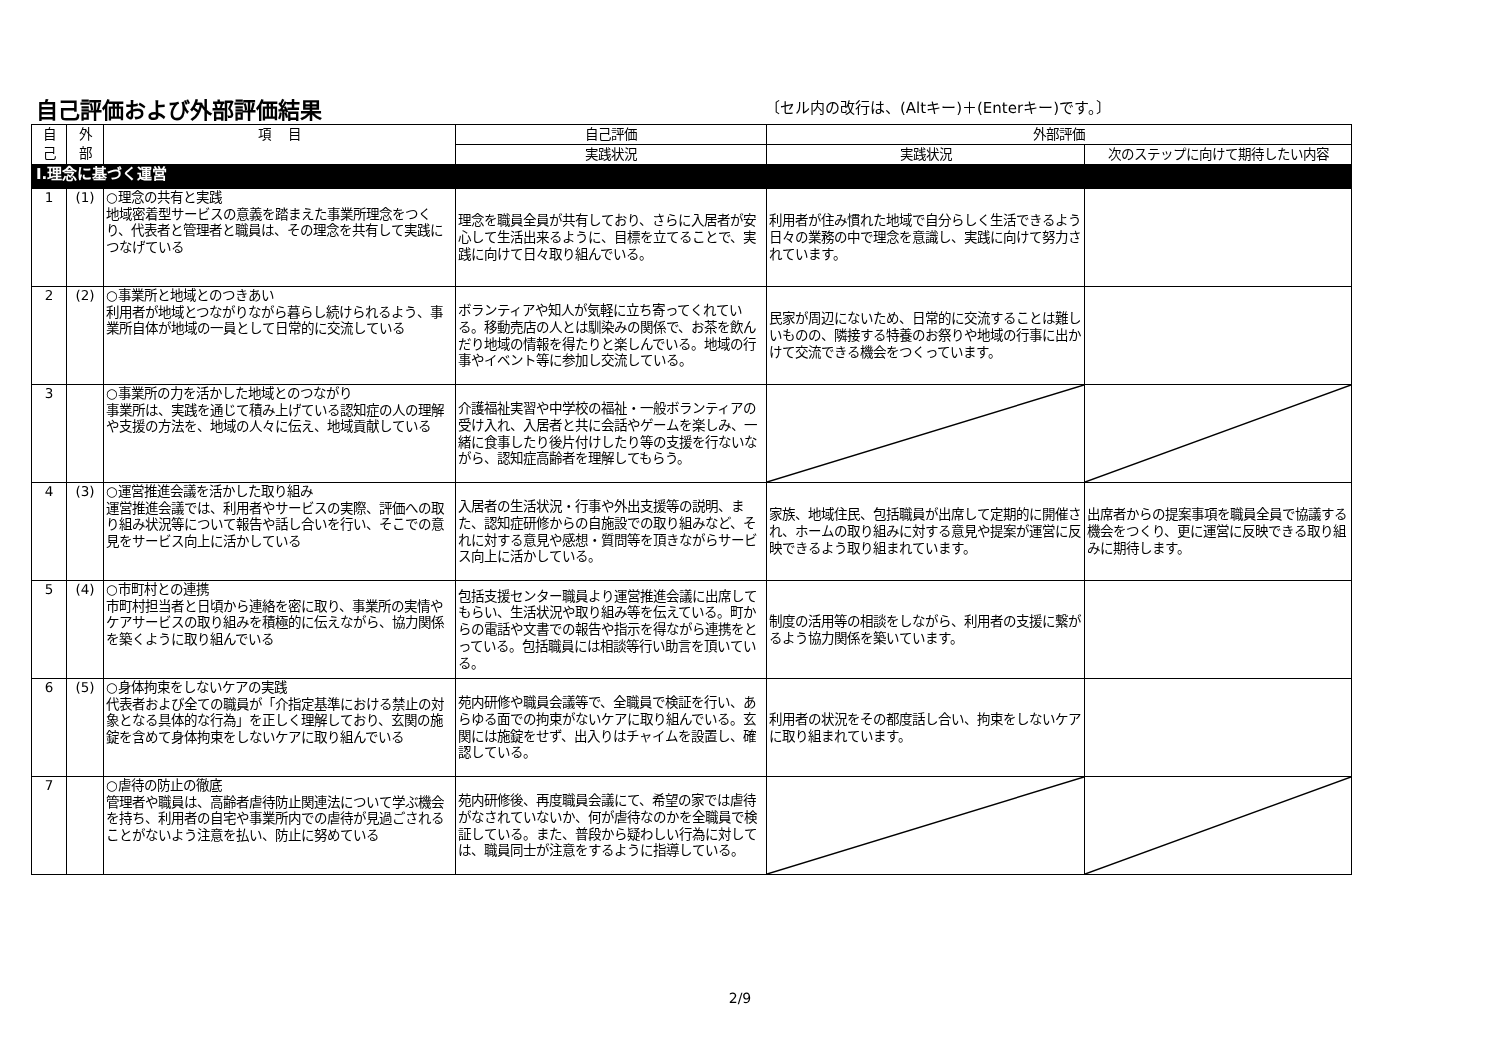自己評価および外部評価結果
〔セル内の改行は、(Altキー)＋(Enterキー)です。〕
| 自 己 | 外 部 | 項 目 | 自己評価 | 外部評価 | |
| --- | --- | --- | --- | --- | --- |
| | | | 実践状況 | 実践状況 | 次のステップに向けて期待したい内容 |
| Ⅰ.理念に基づく運営 | | | | | |
| 1 | (1) | ○理念の共有と実践 地域密着型サービスの意義を踏まえた事業所理念をつくり、代表者と管理者と職員は、その理念を共有して実践につなげている | 理念を職員全員が共有しており、さらに入居者が安心して生活出来るように、目標を立てることで、実践に向けて日々取り組んでいる。 | 利用者が住み慣れた地域で自分らしく生活できるよう日々の業務の中で理念を意識し、実践に向けて努力されています。 | |
| 2 | (2) | ○事業所と地域とのつきあい 利用者が地域とつながりながら暮らし続けられるよう、事業所自体が地域の一員として日常的に交流している | ボランティアや知人が気軽に立ち寄ってくれている。移動売店の人とは馴染みの関係で、お茶を飲んだり地域の情報を得たりと楽しんでいる。地域の行事やイベント等に参加し交流している。 | 民家が周辺にないため、日常的に交流することは難しいものの、隣接する特養のお祭りや地域の行事に出かけて交流できる機会をつくっています。 | |
| 3 | | ○事業所の力を活かした地域とのつながり 事業所は、実践を通じて積み上げている認知症の人の理解や支援の方法を、地域の人々に伝え、地域貢献している | 介護福祉実習や中学校の福祉・一般ボランティアの受け入れ、入居者と共に会話やゲームを楽しみ、一緒に食事したり後片付けしたり等の支援を行ないながら、認知症高齢者を理解してもらう。 | | |
| 4 | (3) | ○運営推進会議を活かした取り組み 運営推進会議では、利用者やサービスの実際、評価への取り組み状況等について報告や話し合いを行い、そこでの意見をサービス向上に活かしている | 入居者の生活状況・行事や外出支援等の説明、また、認知症研修からの自施設での取り組みなど、それに対する意見や感想・質問等を頂きながらサービス向上に活かしている。 | 家族、地域住民、包括職員が出席して定期的に開催され、ホームの取り組みに対する意見や提案が運営に反映できるよう取り組まれています。 | 出席者からの提案事項を職員全員で協議する機会をつくり、更に運営に反映できる取り組みに期待します。 |
| 5 | (4) | ○市町村との連携 市町村担当者と日頃から連絡を密に取り、事業所の実情やケアサービスの取り組みを積極的に伝えながら、協力関係を築くように取り組んでいる | 包括支援センター職員より運営推進会議に出席してもらい、生活状況や取り組み等を伝えている。町からの電話や文書での報告や指示を得ながら連携をとっている。包括職員には相談等行い助言を頂いている。 | 制度の活用等の相談をしながら、利用者の支援に繋がるよう協力関係を築いています。 | |
| 6 | (5) | ○身体拘束をしないケアの実践 代表者および全ての職員が「介指定基準における禁止の対象となる具体的な行為」を正しく理解しており、玄関の施錠を含めて身体拘束をしないケアに取り組んでいる | 苑内研修や職員会議等で、全職員で検証を行い、あらゆる面での拘束がないケアに取り組んでいる。玄関には施錠をせず、出入りはチャイムを設置し、確認している。 | 利用者の状況をその都度話し合い、拘束をしないケアに取り組まれています。 | |
| 7 | | ○虐待の防止の徹底 管理者や職員は、高齢者虐待防止関連法について学ぶ機会を持ち、利用者の自宅や事業所内での虐待が見過ごされることがないよう注意を払い、防止に努めている | 苑内研修後、再度職員会議にて、希望の家では虐待がなされていないか、何が虐待なのかを全職員で検証している。また、普段から疑わしい行為に対しては、職員同士が注意をするように指導している。 | | |
2/9